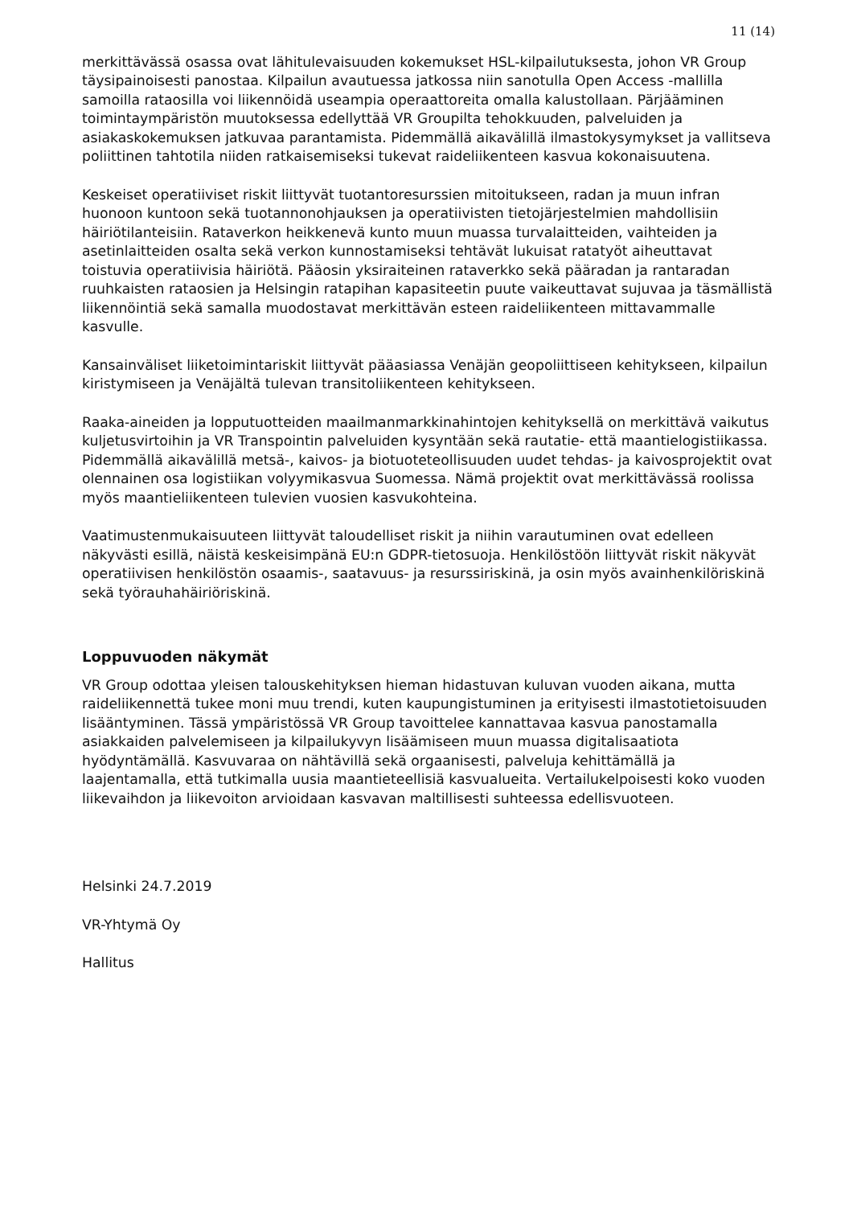11 (14)
merkittävässä osassa ovat lähitulevaisuuden kokemukset HSL-kilpailutuksesta, johon VR Group täysipainoisesti panostaa. Kilpailun avautuessa jatkossa niin sanotulla Open Access -mallilla samoilla rataosilla voi liikennöidä useampia operaattoreita omalla kalustollaan. Pärjääminen toimintaympäristön muutoksessa edellyttää VR Groupilta tehokkuuden, palveluiden ja asiakaskokemuksen jatkuvaa parantamista. Pidemmällä aikavälillä ilmastokysymykset ja vallitseva poliittinen tahtotila niiden ratkaisemiseksi tukevat raideliikenteen kasvua kokonaisuutena.
Keskeiset operatiiviset riskit liittyvät tuotantoresurssien mitoitukseen, radan ja muun infran huonoon kuntoon sekä tuotannonohjauksen ja operatiivisten tietojärjestelmien mahdollisiin häiriötilanteisiin. Rataverkon heikkenevä kunto muun muassa turvalaitteiden, vaihteiden ja asetinlaitteiden osalta sekä verkon kunnostamiseksi tehtävät lukuisat ratatyöt aiheuttavat toistuvia operatiivisia häiriötä. Pääosin yksiraiteinen rataverkko sekä pääradan ja rantaradan ruuhkaisten rataosien ja Helsingin ratapihan kapasiteetin puute vaikeuttavat sujuvaa ja täsmällistä liikennöintiä sekä samalla muodostavat merkittävän esteen raideliikenteen mittavammalle kasvulle.
Kansainväliset liiketoimintariskit liittyvät pääasiassa Venäjän geopoliittiseen kehitykseen, kilpailun kiristymiseen ja Venäjältä tulevan transitoliikenteen kehitykseen.
Raaka-aineiden ja lopputuotteiden maailmanmarkkinahintojen kehityksellä on merkittävä vaikutus kuljetusvirtoihin ja VR Transpointin palveluiden kysyntään sekä rautatie- että maantielogistiikassa. Pidemmällä aikavälillä metsä-, kaivos- ja biotuoteteollisuuden uudet tehdas- ja kaivosprojektit ovat olennainen osa logistiikan volyymikasvua Suomessa. Nämä projektit ovat merkittävässä roolissa myös maantieliikenteen tulevien vuosien kasvukohteina.
Vaatimustenmukaisuuteen liittyvät taloudelliset riskit ja niihin varautuminen ovat edelleen näkyvästi esillä, näistä keskeisimpänä EU:n GDPR-tietosuoja. Henkilöstöön liittyvät riskit näkyvät operatiivisen henkilöstön osaamis-, saatavuus- ja resurssiriskinä, ja osin myös avainhenkilöriskinä sekä työrauhahäiriöriskinä.
Loppuvuoden näkymät
VR Group odottaa yleisen talouskehityksen hieman hidastuvan kuluvan vuoden aikana, mutta raideliikennettä tukee moni muu trendi, kuten kaupungistuminen ja erityisesti ilmastotietoisuuden lisääntyminen. Tässä ympäristössä VR Group tavoittelee kannattavaa kasvua panostamalla asiakkaiden palvelemiseen ja kilpailukyvyn lisäämiseen muun muassa digitalisaatiota hyödyntämällä. Kasvuvaraa on nähtävillä sekä orgaanisesti, palveluja kehittämällä ja laajentamalla, että tutkimalla uusia maantieteellisiä kasvualueita. Vertailukelpoisesti koko vuoden liikevaihdon ja liikevoiton arvioidaan kasvavan maltillisesti suhteessa edellisvuoteen.
Helsinki 24.7.2019
VR-Yhtymä Oy
Hallitus